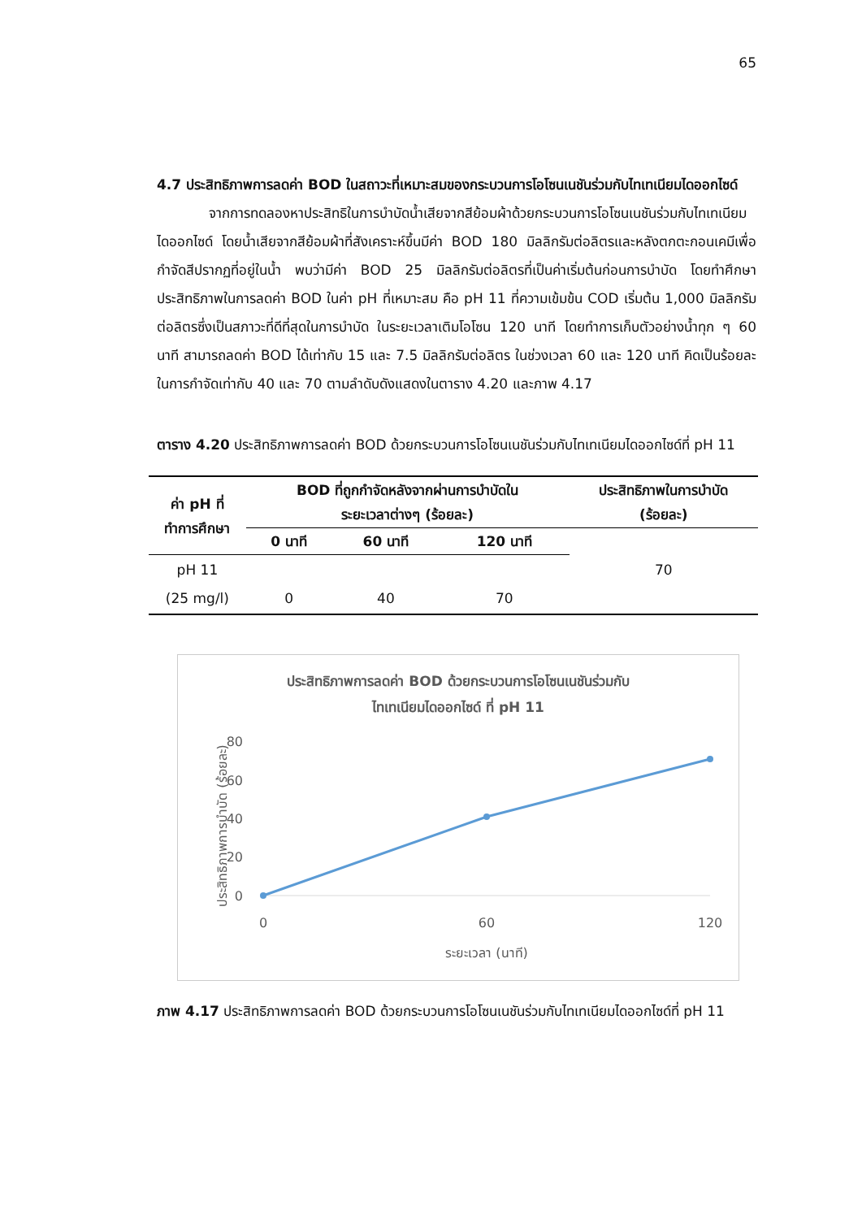65
4.7 ประสิทธิภาพการลดค่า BOD ในสถาวะที่เหมาะสมของกระบวนการโอโซนเนชันร่วมกับไทเทเนียมไดออกไซด์
จากการทดลองหาประสิทธิในการบำบัดน้ำเสียจากสีย้อมผ้าด้วยกระบวนการโอโซนเนชันร่วมกับไทเทเนียมไดออกไซด์ โดยน้ำเสียจากสีย้อมผ้าที่สังเคราะห์ขึ้นมีค่า BOD 180 มิลลิกรัมต่อลิตรและหลังตกตะกอนเคมีเพื่อกำจัดสีปรากฏที่อยู่ในน้ำ พบว่ามีค่า BOD 25 มิลลิกรัมต่อลิตรที่เป็นค่าเริ่มต้นก่อนการบำบัด โดยทำศึกษาประสิทธิภาพในการลดค่า BOD ในค่า pH ที่เหมาะสม คือ pH 11 ที่ความเข้มข้น COD เริ่มต้น 1,000 มิลลิกรัมต่อลิตรซึ่งเป็นสภาวะที่ดีที่สุดในการบำบัด ในระยะเวลาเติมโอโซน 120 นาที โดยทำการเก็บตัวอย่างน้ำทุก ๆ 60 นาที สามารถลดค่า BOD ได้เท่ากับ 15 และ 7.5 มิลลิกรัมต่อลิตร ในช่วงเวลา 60 และ 120 นาที คิดเป็นร้อยละในการกำจัดเท่ากับ 40 และ 70 ตามลำดับดังแสดงในตาราง 4.20 และภาพ 4.17
ตาราง 4.20 ประสิทธิภาพการลดค่า BOD ด้วยกระบวนการโอโซนเนชันร่วมกับไทเทเนียมไดออกไซด์ที่ pH 11
| ค่า pH ที่ ทำการศึกษา | BOD ที่ถูกกำจัดหลังจากผ่านการบำบัดใน ระยะเวลาต่างๆ (ร้อยละ) | | | ประสิทธิภาพในการบำบัด (ร้อยละ) |
| --- | --- | --- | --- | --- |
| | 0 นาที | 60 นาที | 120 นาที | |
| pH 11 (25 mg/l) | 0 | 40 | 70 | 70 |
ประสิทธิภาพการลดค่า BOD ด้วยกระบวนการโอโซนเนชันร่วมกับ
ไทเทเนียมไดออกไซด์ ที่ pH 11
80
60
40
20
0
0
60
120
ระยะเวลา (นาที)
ประสิทธิภาพการบำบัด (ร้อยละ)
ภาพ 4.17 ประสิทธิภาพการลดค่า BOD ด้วยกระบวนการโอโซนเนชันร่วมกับไทเทเนียมไดออกไซด์ที่ pH 11